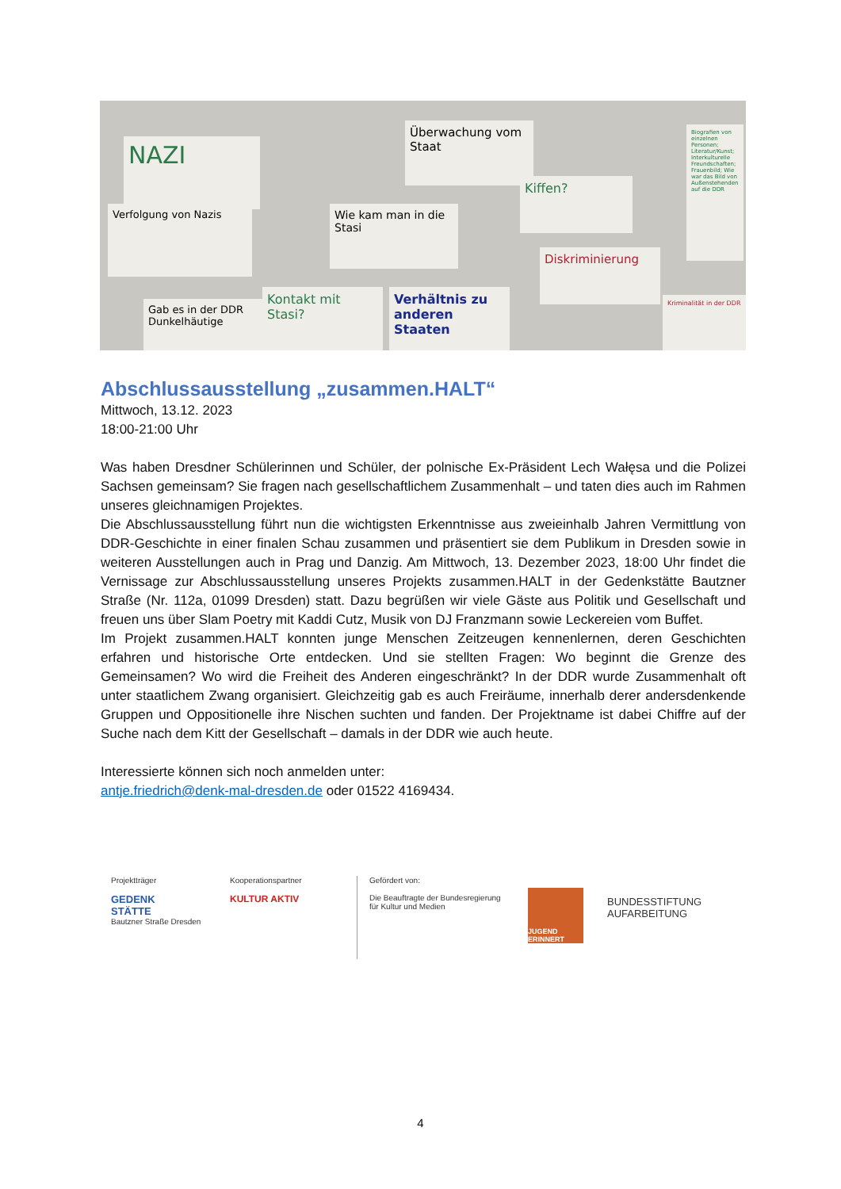NAZI
Verfolgung von Nazis
Überwachung vom Staat
Wie kam man in die Stasi
Kiffen?
Diskriminierung
Gab es in der DDR Dunkelhäutige
Kontakt mit Stasi?
Verhältnis zu anderen Staaten
Biografien von einzelnen Personen; Literatur/Kunst; Interkulturelle Freundschaften; Frauenbild; Wie war das Bild von Außenstehenden auf die DDR
Kriminalität in der DDR
Abschlussausstellung „zusammen.HALT“
Mittwoch, 13.12. 2023
18:00-21:00 Uhr
Was haben Dresdner Schülerinnen und Schüler, der polnische Ex-Präsident Lech Wałęsa und die Polizei Sachsen gemeinsam? Sie fragen nach gesellschaftlichem Zusammenhalt – und taten dies auch im Rahmen unseres gleichnamigen Projektes.
Die Abschlussausstellung führt nun die wichtigsten Erkenntnisse aus zweieinhalb Jahren Vermittlung von DDR-Geschichte in einer finalen Schau zusammen und präsentiert sie dem Publikum in Dresden sowie in weiteren Ausstellungen auch in Prag und Danzig. Am Mittwoch, 13. Dezember 2023, 18:00 Uhr findet die Vernissage zur Abschlussausstellung unseres Projekts zusammen.HALT in der Gedenkstätte Bautzner Straße (Nr. 112a, 01099 Dresden) statt. Dazu begrüßen wir viele Gäste aus Politik und Gesellschaft und freuen uns über Slam Poetry mit Kaddi Cutz, Musik von DJ Franzmann sowie Leckereien vom Buffet.
Im Projekt zusammen.HALT konnten junge Menschen Zeitzeugen kennenlernen, deren Geschichten erfahren und historische Orte entdecken. Und sie stellten Fragen: Wo beginnt die Grenze des Gemeinsamen? Wo wird die Freiheit des Anderen eingeschränkt? In der DDR wurde Zusammenhalt oft unter staatlichem Zwang organisiert. Gleichzeitig gab es auch Freiräume, innerhalb derer andersdenkende Gruppen und Oppositionelle ihre Nischen suchten und fanden. Der Projektname ist dabei Chiffre auf der Suche nach dem Kitt der Gesellschaft – damals in der DDR wie auch heute.
Interessierte können sich noch anmelden unter:
antje.friedrich@denk-mal-dresden.de oder 01522 4169434.
Projektträger
GEDENK
STÄTTE
Bautzner Straße Dresden
Kooperationspartner
KULTUR AKTIV
Gefördert von:
Die Beauftragte der Bundesregierung
für Kultur und Medien
JUGEND ERINNERT
BUNDESSTIFTUNG
AUFARBEITUNG
4